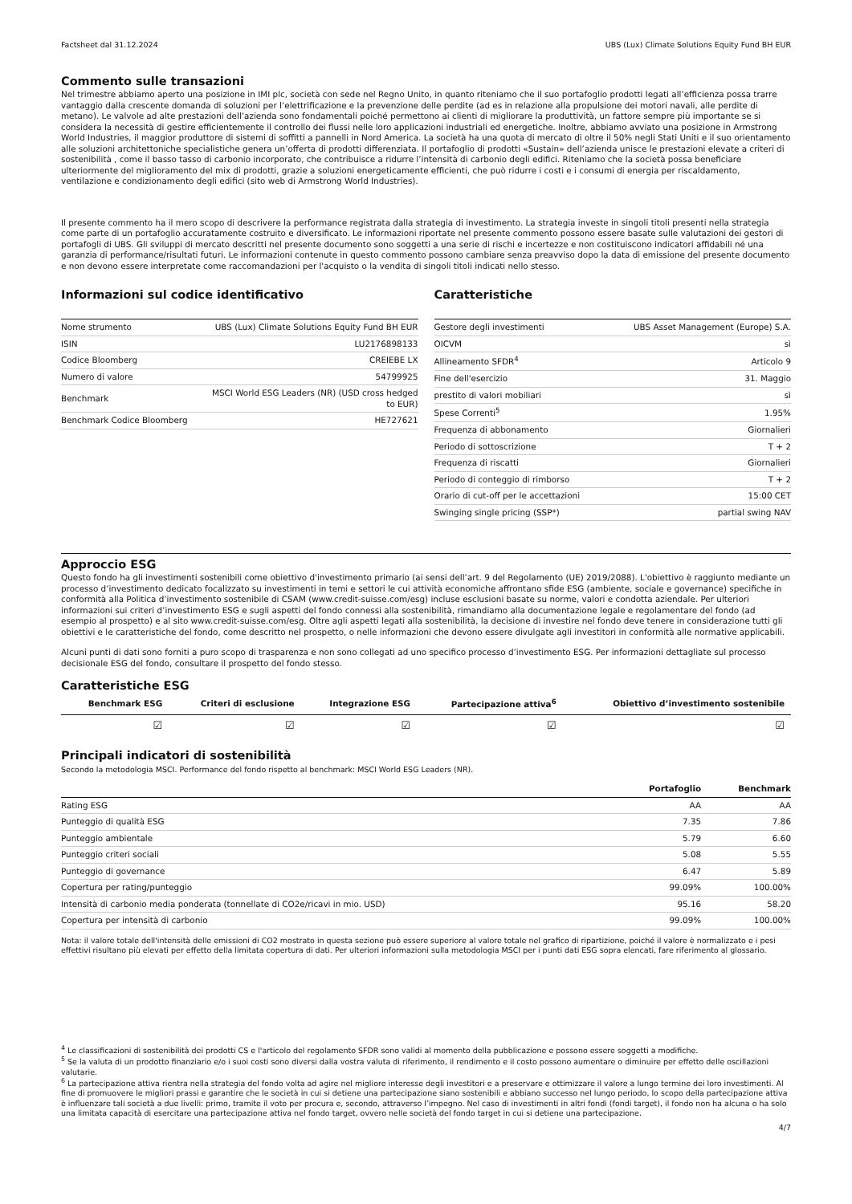Factsheet dal 31.12.2024 UBS (Lux) Climate Solutions Equity Fund BH EUR
Commento sulle transazioni
Nel trimestre abbiamo aperto una posizione in IMI plc, società con sede nel Regno Unito, in quanto riteniamo che il suo portafoglio prodotti legati all’efficienza possa trarre vantaggio dalla crescente domanda di soluzioni per l’elettrificazione e la prevenzione delle perdite (ad es in relazione alla propulsione dei motori navali, alle perdite di metano). Le valvole ad alte prestazioni dell’azienda sono fondamentali poiché permettono ai clienti di migliorare la produttività, un fattore sempre più importante se si considera la necessità di gestire efficientemente il controllo dei flussi nelle loro applicazioni industriali ed energetiche. Inoltre, abbiamo avviato una posizione in Armstrong World Industries, il maggior produttore di sistemi di soffitti a pannelli in Nord America. La società ha una quota di mercato di oltre il 50% negli Stati Uniti e il suo orientamento alle soluzioni architettoniche specialistiche genera un’offerta di prodotti differenziata. Il portafoglio di prodotti «Sustain» dell’azienda unisce le prestazioni elevate a criteri di sostenibilità , come il basso tasso di carbonio incorporato, che contribuisce a ridurre l’intensità di carbonio degli edifici. Riteniamo che la società possa beneficiare ulteriormente del miglioramento del mix di prodotti, grazie a soluzioni energeticamente efficienti, che può ridurre i costi e i consumi di energia per riscaldamento, ventilazione e condizionamento degli edifici (sito web di Armstrong World Industries).
Il presente commento ha il mero scopo di descrivere la performance registrata dalla strategia di investimento. La strategia investe in singoli titoli presenti nella strategia come parte di un portafoglio accuratamente costruito e diversificato. Le informazioni riportate nel presente commento possono essere basate sulle valutazioni dei gestori di portafogli di UBS. Gli sviluppi di mercato descritti nel presente documento sono soggetti a una serie di rischi e incertezze e non costituiscono indicatori affidabili né una garanzia di performance/risultati futuri. Le informazioni contenute in questo commento possono cambiare senza preavviso dopo la data di emissione del presente documento e non devono essere interpretate come raccomandazioni per l'acquisto o la vendita di singoli titoli indicati nello stesso.
Informazioni sul codice identificativo
| Nome strumento | UBS (Lux) Climate Solutions Equity Fund BH EUR |
| ISIN | LU2176898133 |
| Codice Bloomberg | CREIEBE LX |
| Numero di valore | 54799925 |
| Benchmark | MSCI World ESG Leaders (NR) (USD cross hedged to EUR) |
| Benchmark Codice Bloomberg | HE727621 |
Caratteristiche
| Gestore degli investimenti | UBS Asset Management (Europe) S.A. |
| OICVM | sì |
| Allineamento SFDR<sup>4</sup> | Articolo 9 |
| Fine dell'esercizio | 31. Maggio |
| prestito di valori mobiliari | sì |
| Spese Correnti<sup>5</sup> | 1.95% |
| Frequenza di abbonamento | Giornalieri |
| Periodo di sottoscrizione | T + 2 |
| Frequenza di riscatti | Giornalieri |
| Periodo di conteggio di rimborso | T + 2 |
| Orario di cut-off per le accettazioni | 15:00 CET |
| Swinging single pricing (SSP*) | partial swing NAV |
Approccio ESG
Questo fondo ha gli investimenti sostenibili come obiettivo d'investimento primario (ai sensi dell’art. 9 del Regolamento (UE) 2019/2088). L'obiettivo è raggiunto mediante un processo d’investimento dedicato focalizzato su investimenti in temi e settori le cui attività economiche affrontano sfide ESG (ambiente, sociale e governance) specifiche in conformità alla Politica d’investimento sostenibile di CSAM (www.credit-suisse.com/esg) incluse esclusioni basate su norme, valori e condotta aziendale. Per ulteriori informazioni sui criteri d’investimento ESG e sugli aspetti del fondo connessi alla sostenibilità, rimandiamo alla documentazione legale e regolamentare del fondo (ad esempio al prospetto) e al sito www.credit-suisse.com/esg. Oltre agli aspetti legati alla sostenibilità, la decisione di investire nel fondo deve tenere in considerazione tutti gli obiettivi e le caratteristiche del fondo, come descritto nel prospetto, o nelle informazioni che devono essere divulgate agli investitori in conformità alle normative applicabili.
Alcuni punti di dati sono forniti a puro scopo di trasparenza e non sono collegati ad uno specifico processo d’investimento ESG. Per informazioni dettagliate sul processo decisionale ESG del fondo, consultare il prospetto del fondo stesso.
Caratteristiche ESG
| Benchmark ESG | Criteri di esclusione | Integrazione ESG | Partecipazione attiva<sup>6</sup> | Obiettivo d’investimento sostenibile |
| --- | --- | --- | --- | --- |
| ☑ | ☑ | ☑ | ☑ | ☑ |
Principali indicatori di sostenibilità
Secondo la metodologia MSCI. Performance del fondo rispetto al benchmark: MSCI World ESG Leaders (NR).
| | Portafoglio | Benchmark |
| --- | --- | --- |
| Rating ESG | AA | AA |
| Punteggio di qualità ESG | 7.35 | 7.86 |
| Punteggio ambientale | 5.79 | 6.60 |
| Punteggio criteri sociali | 5.08 | 5.55 |
| Punteggio di governance | 6.47 | 5.89 |
| Copertura per rating/punteggio | 99.09% | 100.00% |
| Intensità di carbonio media ponderata (tonnellate di CO2e/ricavi in mio. USD) | 95.16 | 58.20 |
| Copertura per intensità di carbonio | 99.09% | 100.00% |
Nota: il valore totale dell'intensità delle emissioni di CO2 mostrato in questa sezione può essere superiore al valore totale nel grafico di ripartizione, poiché il valore è normalizzato e i pesi effettivi risultano più elevati per effetto della limitata copertura di dati. Per ulteriori informazioni sulla metodologia MSCI per i punti dati ESG sopra elencati, fare riferimento al glossario.
<sup>4</sup> Le classificazioni di sostenibilità dei prodotti CS e l'articolo del regolamento SFDR sono validi al momento della pubblicazione e possono essere soggetti a modifiche.
<sup>5</sup> Se la valuta di un prodotto finanziario e/o i suoi costi sono diversi dalla vostra valuta di riferimento, il rendimento e il costo possono aumentare o diminuire per effetto delle oscillazioni valutarie.
<sup>6</sup> La partecipazione attiva rientra nella strategia del fondo volta ad agire nel migliore interesse degli investitori e a preservare e ottimizzare il valore a lungo termine dei loro investimenti. Al fine di promuovere le migliori prassi e garantire che le società in cui si detiene una partecipazione siano sostenibili e abbiano successo nel lungo periodo, lo scopo della partecipazione attiva è influenzare tali società a due livelli: primo, tramite il voto per procura e, secondo, attraverso l’impegno. Nel caso di investimenti in altri fondi (fondi target), il fondo non ha alcuna o ha solo una limitata capacità di esercitare una partecipazione attiva nel fondo target, ovvero nelle società del fondo target in cui si detiene una partecipazione.
4/7